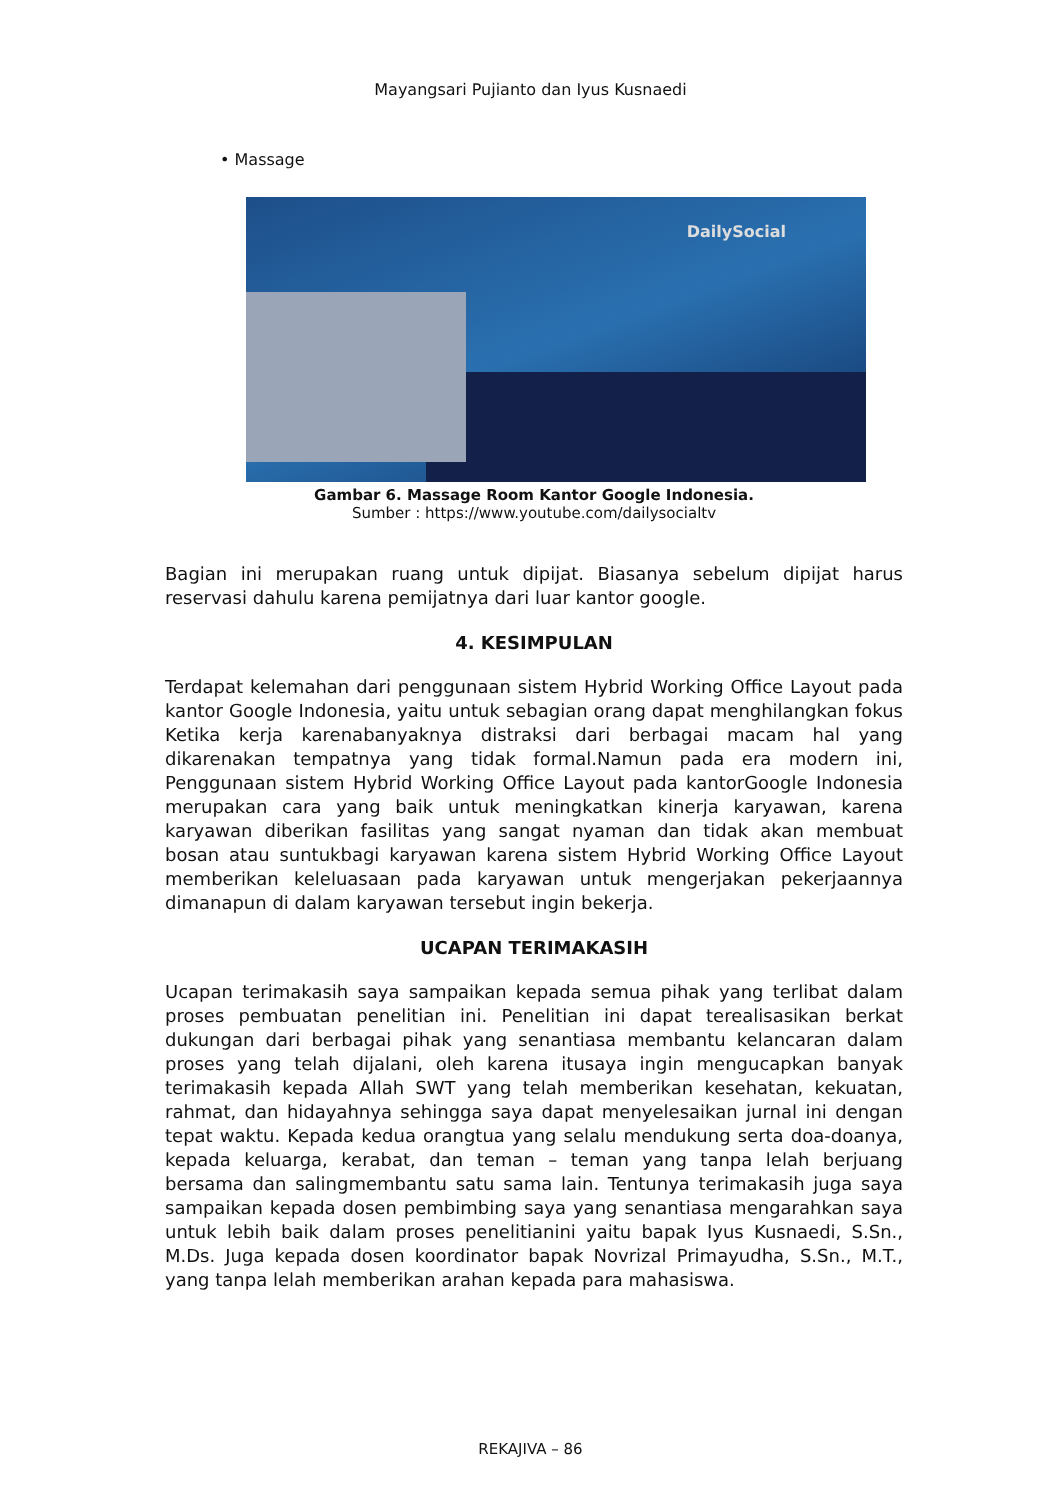Mayangsari Pujianto dan Iyus Kusnaedi
• Massage
DailySocial
Gambar 6. Massage Room Kantor Google Indonesia.
Sumber : https://www.youtube.com/dailysocialtv
Bagian ini merupakan ruang untuk dipijat. Biasanya sebelum dipijat harus reservasi dahulu karena pemijatnya dari luar kantor google.
4. KESIMPULAN
Terdapat kelemahan dari penggunaan sistem Hybrid Working Office Layout pada kantor Google Indonesia, yaitu untuk sebagian orang dapat menghilangkan fokus Ketika kerja karenabanyaknya distraksi dari berbagai macam hal yang dikarenakan tempatnya yang tidak formal.Namun pada era modern ini, Penggunaan sistem Hybrid Working Office Layout pada kantorGoogle Indonesia merupakan cara yang baik untuk meningkatkan kinerja karyawan, karena karyawan diberikan fasilitas yang sangat nyaman dan tidak akan membuat bosan atau suntukbagi karyawan karena sistem Hybrid Working Office Layout memberikan keleluasaan pada karyawan untuk mengerjakan pekerjaannya dimanapun di dalam karyawan tersebut ingin bekerja.
UCAPAN TERIMAKASIH
Ucapan terimakasih saya sampaikan kepada semua pihak yang terlibat dalam proses pembuatan penelitian ini. Penelitian ini dapat terealisasikan berkat dukungan dari berbagai pihak yang senantiasa membantu kelancaran dalam proses yang telah dijalani, oleh karena itusaya ingin mengucapkan banyak terimakasih kepada Allah SWT yang telah memberikan kesehatan, kekuatan, rahmat, dan hidayahnya sehingga saya dapat menyelesaikan jurnal ini dengan tepat waktu. Kepada kedua orangtua yang selalu mendukung serta doa-doanya, kepada keluarga, kerabat, dan teman – teman yang tanpa lelah berjuang bersama dan salingmembantu satu sama lain. Tentunya terimakasih juga saya sampaikan kepada dosen pembimbing saya yang senantiasa mengarahkan saya untuk lebih baik dalam proses penelitianini yaitu bapak Iyus Kusnaedi, S.Sn., M.Ds. Juga kepada dosen koordinator bapak Novrizal Primayudha, S.Sn., M.T., yang tanpa lelah memberikan arahan kepada para mahasiswa.
REKAJIVA – 86